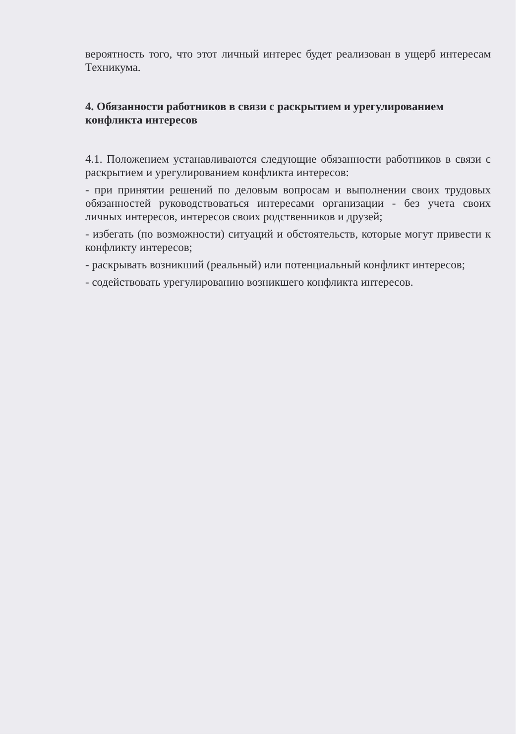вероятность того, что этот личный интерес будет реализован в ущерб интересам Техникума.
4. Обязанности работников в связи с раскрытием и урегулированием конфликта интересов
4.1. Положением устанавливаются следующие обязанности работников в связи с раскрытием и урегулированием конфликта интересов:
- при принятии решений по деловым вопросам и выполнении своих трудовых обязанностей руководствоваться интересами организации - без учета своих личных интересов, интересов своих родственников и друзей;
- избегать (по возможности) ситуаций и обстоятельств, которые могут привести к конфликту интересов;
- раскрывать возникший (реальный) или потенциальный конфликт интересов;
- содействовать урегулированию возникшего конфликта интересов.